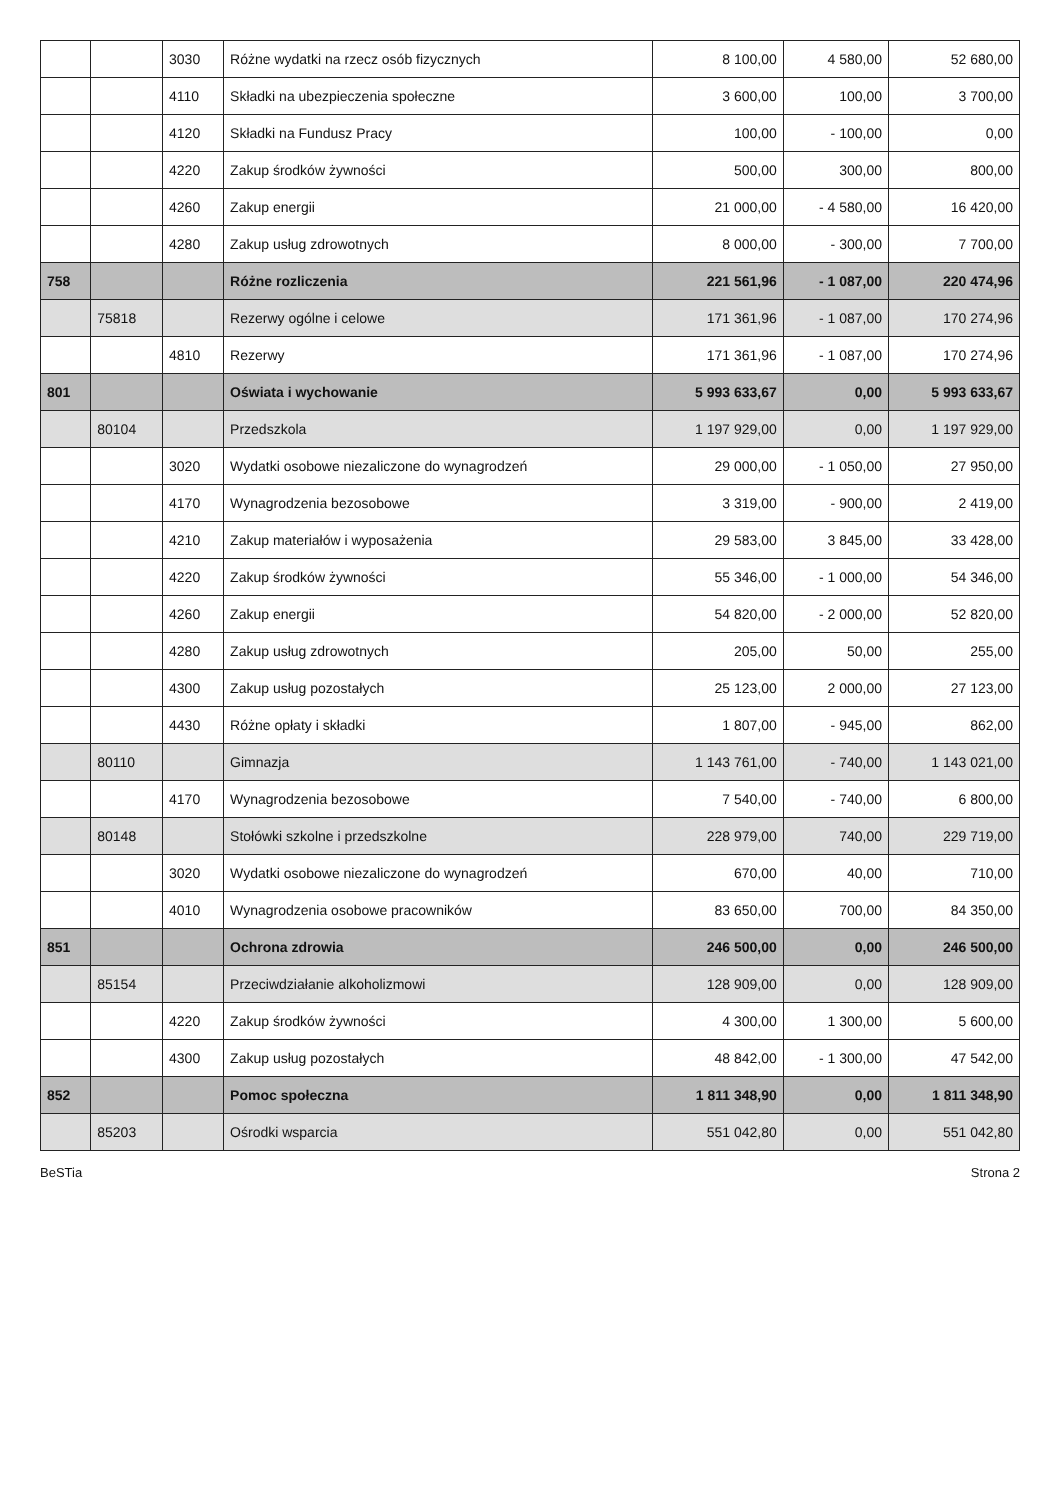| | | 3030 | Różne wydatki na rzecz osób fizycznych | 8 100,00 | 4 580,00 | 52 680,00 |
| | | 4110 | Składki na ubezpieczenia społeczne | 3 600,00 | 100,00 | 3 700,00 |
| | | 4120 | Składki na Fundusz Pracy | 100,00 | - 100,00 | 0,00 |
| | | 4220 | Zakup środków żywności | 500,00 | 300,00 | 800,00 |
| | | 4260 | Zakup energii | 21 000,00 | - 4 580,00 | 16 420,00 |
| | | 4280 | Zakup usług zdrowotnych | 8 000,00 | - 300,00 | 7 700,00 |
| 758 | | | Różne rozliczenia | 221 561,96 | - 1 087,00 | 220 474,96 |
| | 75818 | | Rezerwy ogólne i celowe | 171 361,96 | - 1 087,00 | 170 274,96 |
| | | 4810 | Rezerwy | 171 361,96 | - 1 087,00 | 170 274,96 |
| 801 | | | Oświata i wychowanie | 5 993 633,67 | 0,00 | 5 993 633,67 |
| | 80104 | | Przedszkola | 1 197 929,00 | 0,00 | 1 197 929,00 |
| | | 3020 | Wydatki osobowe niezaliczone do wynagrodzeń | 29 000,00 | - 1 050,00 | 27 950,00 |
| | | 4170 | Wynagrodzenia bezosobowe | 3 319,00 | - 900,00 | 2 419,00 |
| | | 4210 | Zakup materiałów i wyposażenia | 29 583,00 | 3 845,00 | 33 428,00 |
| | | 4220 | Zakup środków żywności | 55 346,00 | - 1 000,00 | 54 346,00 |
| | | 4260 | Zakup energii | 54 820,00 | - 2 000,00 | 52 820,00 |
| | | 4280 | Zakup usług zdrowotnych | 205,00 | 50,00 | 255,00 |
| | | 4300 | Zakup usług pozostałych | 25 123,00 | 2 000,00 | 27 123,00 |
| | | 4430 | Różne opłaty i składki | 1 807,00 | - 945,00 | 862,00 |
| | 80110 | | Gimnazja | 1 143 761,00 | - 740,00 | 1 143 021,00 |
| | | 4170 | Wynagrodzenia bezosobowe | 7 540,00 | - 740,00 | 6 800,00 |
| | 80148 | | Stołówki szkolne i przedszkolne | 228 979,00 | 740,00 | 229 719,00 |
| | | 3020 | Wydatki osobowe niezaliczone do wynagrodzeń | 670,00 | 40,00 | 710,00 |
| | | 4010 | Wynagrodzenia osobowe pracowników | 83 650,00 | 700,00 | 84 350,00 |
| 851 | | | Ochrona zdrowia | 246 500,00 | 0,00 | 246 500,00 |
| | 85154 | | Przeciwdziałanie alkoholizmowi | 128 909,00 | 0,00 | 128 909,00 |
| | | 4220 | Zakup środków żywności | 4 300,00 | 1 300,00 | 5 600,00 |
| | | 4300 | Zakup usług pozostałych | 48 842,00 | - 1 300,00 | 47 542,00 |
| 852 | | | Pomoc społeczna | 1 811 348,90 | 0,00 | 1 811 348,90 |
| | 85203 | | Ośrodki wsparcia | 551 042,80 | 0,00 | 551 042,80 |
BeSTia Strona 2